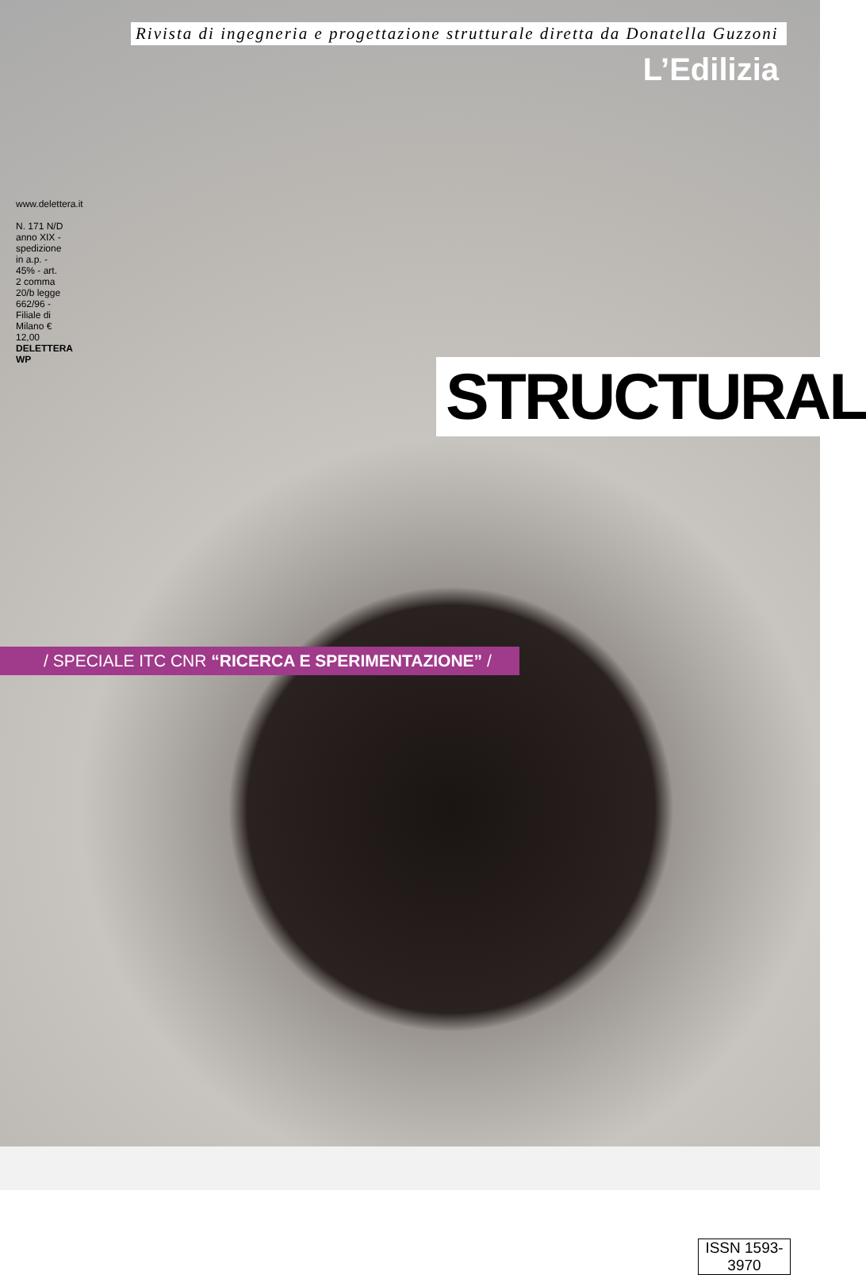Rivista di ingegneria e progettazione strutturale diretta da Donatella Guzzoni
L’Edilizia
STRUCTURAL
/ SPECIALE ITC CNR “RICERCA E SPERIMENTAZIONE” /
ISSN 1593-3970
www.delettera.it
N. 171 N/D anno XIX - spedizione in a.p. - 45% - art. 2 comma 20/b legge 662/96 - Filiale di Milano € 12,00
DELETTERA WP